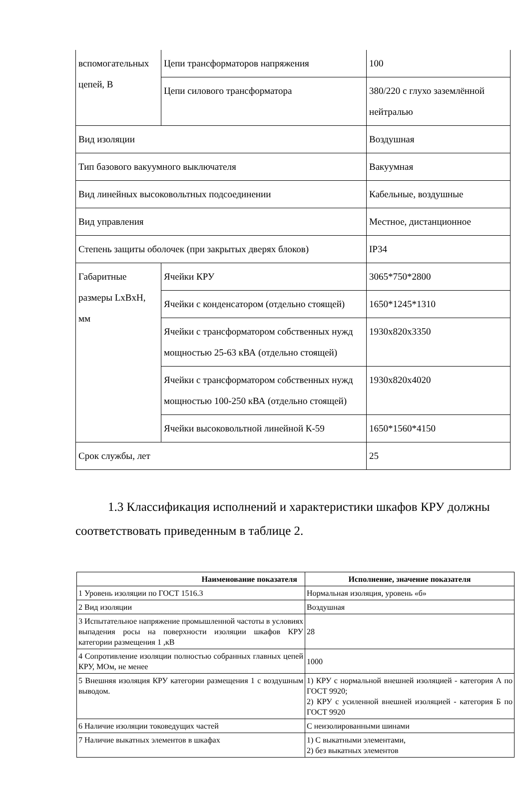| вспомогательных цепей, В | Цепи трансформаторов напряжения | 100 |
| | Цепи силового трансформатора | 380/220 с глухо заземлённой нейтралью |
| Вид изоляции | | Воздушная |
| Тип базового вакуумного выключателя | | Вакуумная |
| Вид линейных высоковольтных подсоединении | | Кабельные, воздушные |
| Вид управления | | Местное, дистанционное |
| Степень защиты оболочек (при закрытых дверях блоков) | | IP34 |
| Габаритные размеры LxBxH, мм | Ячейки КРУ | 3065*750*2800 |
| | Ячейки с конденсатором (отдельно стоящей) | 1650*1245*1310 |
| | Ячейки с трансформатором собственных нужд мощностью 25-63 кВА (отдельно стоящей) | 1930x820x3350 |
| | Ячейки с трансформатором собственных нужд мощностью 100-250 кВА (отдельно стоящей) | 1930x820x4020 |
| | Ячейки высоковольтной линейной К-59 | 1650*1560*4150 |
| Срок службы, лет | | 25 |
1.3 Классификация исполнений и характеристики шкафов КРУ должны соответствовать приведенным в таблице 2.
| Наименование показателя | Исполнение, значение показателя |
| --- | --- |
| 1 Уровень изоляции по ГОСТ 1516.3 | Нормальная изоляция, уровень «б» |
| 2 Вид изоляции | Воздушная |
| 3 Испытательное напряжение промышленной частоты в условиях выпадения росы на поверхности изоляции шкафов КРУ категории размещения 1 ,кВ | 28 |
| 4 Сопротивление изоляции полностью собранных главных цепей КРУ, МОм, не менее | 1000 |
| 5 Внешняя изоляция КРУ категории размещения 1 с воздушным выводом. | 1) КРУ с нормальной внешней изоляцией - категория А по ГОСТ 9920; 2) КРУ с усиленной внешней изоляцией - категория Б по ГОСТ 9920 |
| 6 Наличие изоляции токоведущих частей | С неизолированными шинами |
| 7 Наличие выкатных элементов в шкафах | 1) С выкатными элементами, 2) без выкатных элементов |